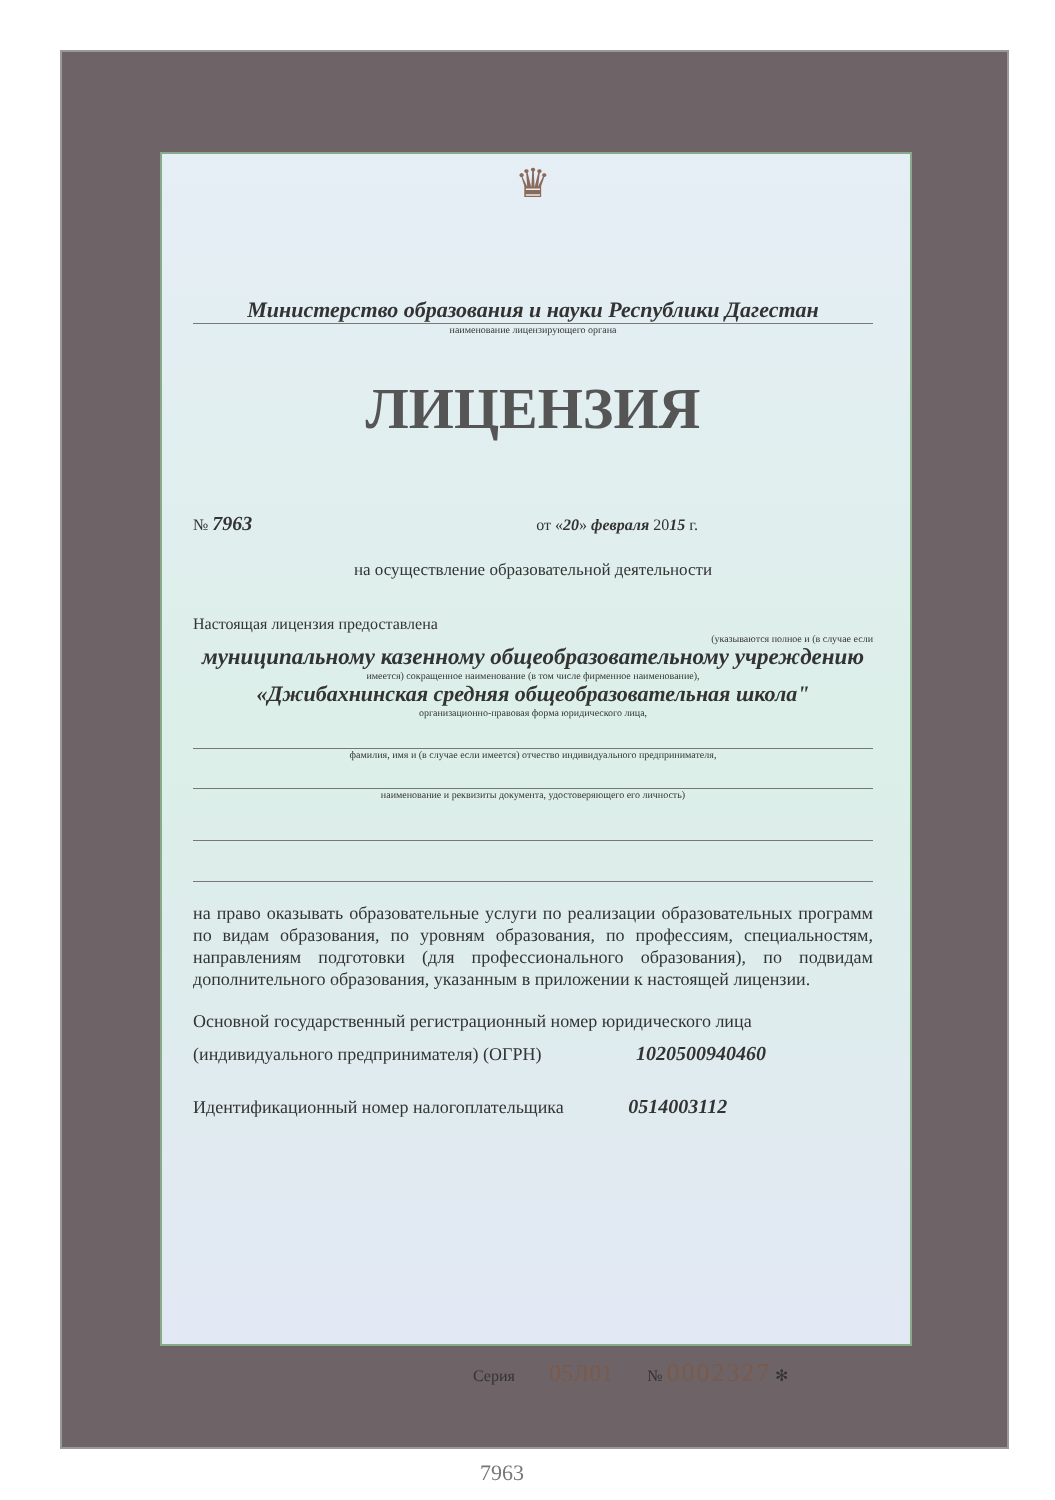♛
Министерство образования и науки Республики Дагестан
наименование лицензирующего органа
ЛИЦЕНЗИЯ
№ 7963 от «20» февраля 2015 г.
на осуществление образовательной деятельности
Настоящая лицензия предоставлена
(указываются полное и (в случае если
муниципальному казенному общеобразовательному учреждению
имеется) сокращенное наименование (в том числе фирменное наименование),
«Джибахнинская средняя общеобразовательная школа"
организационно-правовая форма юридического лица,
фамилия, имя и (в случае если имеется) отчество индивидуального предпринимателя,
наименование и реквизиты документа, удостоверяющего его личность)
на право оказывать образовательные услуги по реализации образовательных программ по видам образования, по уровням образования, по профессиям, специальностям, направлениям подготовки (для профессионального образования), по подвидам дополнительного образования, указанным в приложении к настоящей лицензии.
Основной государственный регистрационный номер юридического лица
(индивидуального предпринимателя) (ОГРН) 1020500940460
Идентификационный номер налогоплательщика 0514003112
Серия 05Л01 № 0002327 ✻
7963